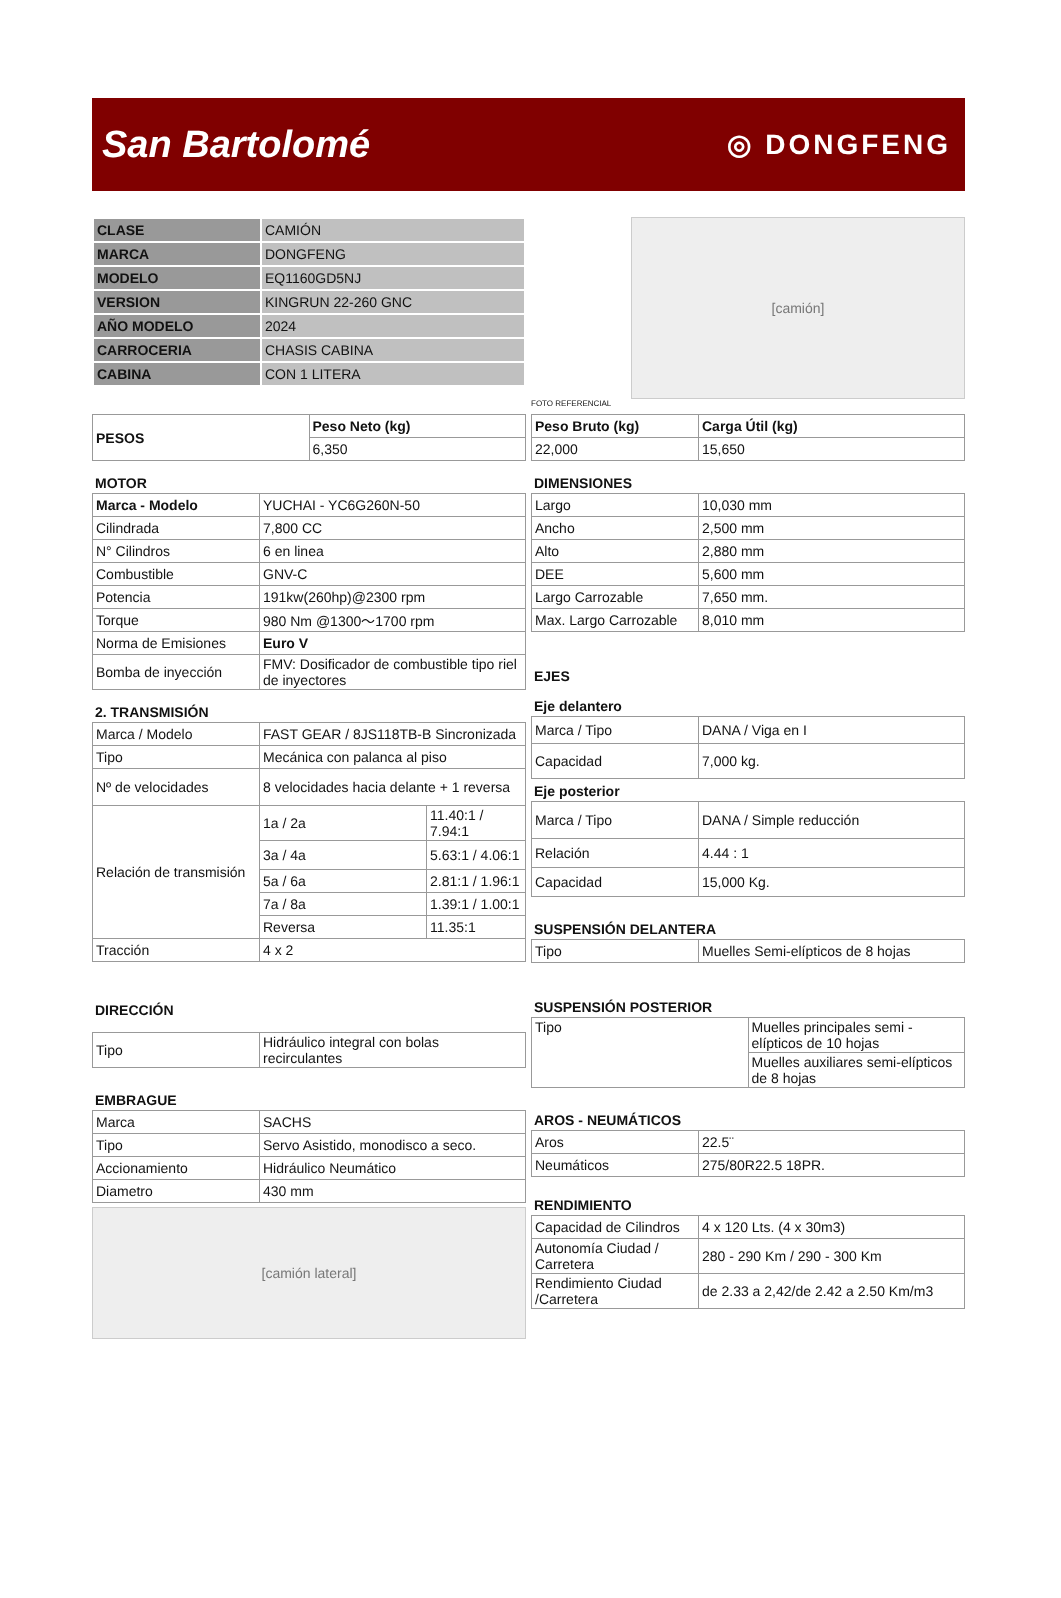San Bartolomé
◎ DONGFENG
| CLASE | CAMIÓN |
| MARCA | DONGFENG |
| MODELO | EQ1160GD5NJ |
| VERSION | KINGRUN 22-260 GNC |
| AÑO MODELO | 2024 |
| CARROCERIA | CHASIS CABINA |
| CABINA | CON 1 LITERA |
[camión]
FOTO REFERENCIAL
| PESOS | Peso Neto (kg) |
| | 6,350 |
| Peso Bruto (kg) | Carga Útil (kg) |
| 22,000 | 15,650 |
MOTOR
| Marca - Modelo | YUCHAI - YC6G260N-50 |
| Cilindrada | 7,800 CC |
| N° Cilindros | 6 en linea |
| Combustible | GNV-C |
| Potencia | 191kw(260hp)@2300 rpm |
| Torque | 980 Nm @1300～1700 rpm |
| Norma de Emisiones | Euro V |
| Bomba de inyección | FMV: Dosificador de combustible tipo riel de inyectores |
2. TRANSMISIÓN
| Marca / Modelo | FAST GEAR / 8JS118TB-B Sincronizada | |
| Tipo | Mecánica con palanca al piso | |
| Nº de velocidades | 8 velocidades hacia delante + 1 reversa | |
| Relación de transmisión | 1a / 2a | 11.40:1 / 7.94:1 |
| | 3a / 4a | 5.63:1 / 4.06:1 |
| | 5a / 6a | 2.81:1 / 1.96:1 |
| | 7a / 8a | 1.39:1 / 1.00:1 |
| | Reversa | 11.35:1 |
| Tracción | 4 x 2 | |
DIRECCIÓN
| Tipo | Hidráulico integral con bolas recirculantes |
EMBRAGUE
| Marca | SACHS |
| Tipo | Servo Asistido, monodisco a seco. |
| Accionamiento | Hidráulico Neumático |
| Diametro | 430 mm |
[camión lateral]
DIMENSIONES
| Largo | 10,030 mm |
| Ancho | 2,500 mm |
| Alto | 2,880 mm |
| DEE | 5,600 mm |
| Largo Carrozable | 7,650 mm. |
| Max. Largo Carrozable | 8,010 mm |
EJES
Eje delantero
| Marca / Tipo | DANA / Viga en I |
| Capacidad | 7,000 kg. |
Eje posterior
| Marca / Tipo | DANA / Simple reducción |
| Relación | 4.44 : 1 |
| Capacidad | 15,000 Kg. |
SUSPENSIÓN DELANTERA
| Tipo | Muelles Semi-elípticos de 8 hojas |
SUSPENSIÓN POSTERIOR
| Tipo | Muelles principales semi - elípticos de 10 hojas |
| | Muelles auxiliares semi-elípticos de 8 hojas |
AROS - NEUMÁTICOS
| Aros | 22.5¨ |
| Neumáticos | 275/80R22.5 18PR. |
RENDIMIENTO
| Capacidad de Cilindros | 4 x 120 Lts. (4 x 30m3) |
| Autonomía Ciudad / Carretera | 280 - 290 Km / 290 - 300 Km |
| Rendimiento Ciudad /Carretera | de 2.33 a 2,42/de 2.42 a 2.50 Km/m3 |